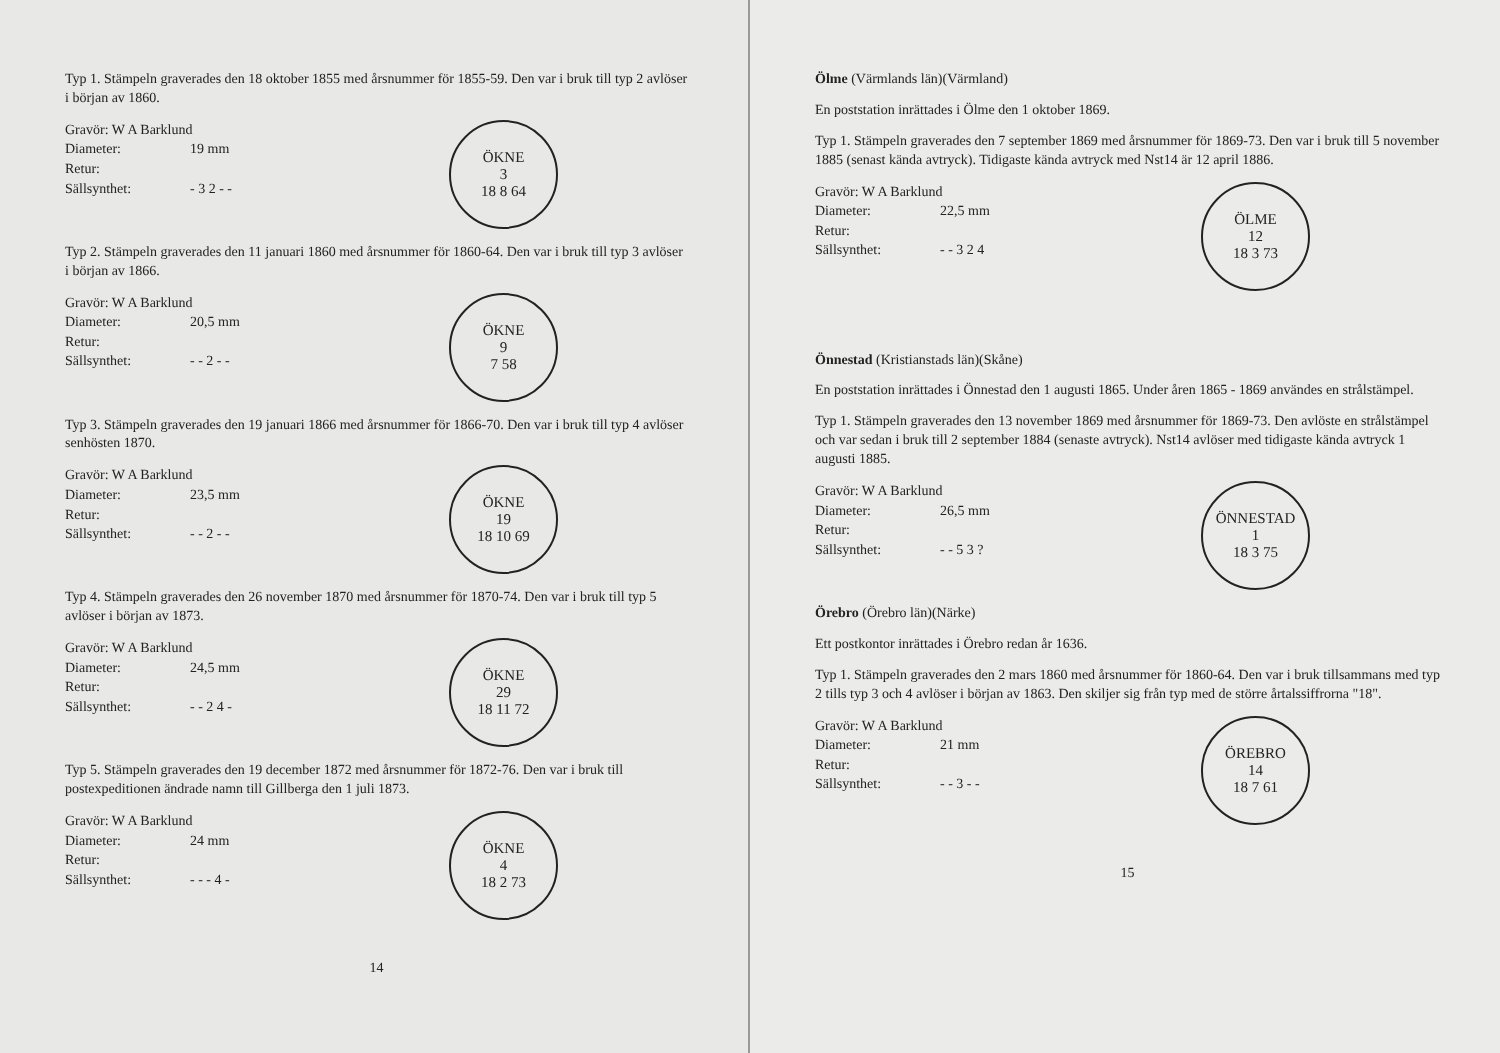Typ 1. Stämpeln graverades den 18 oktober 1855 med årsnummer för 1855-59. Den var i bruk till typ 2 avlöser i början av 1860.
Gravör: W A Barklund
Diameter: 19 mm
Retur:
Sällsynthet: - 3 2 - -
ÖKNE
3
18 8 64
Typ 2. Stämpeln graverades den 11 januari 1860 med årsnummer för 1860-64. Den var i bruk till typ 3 avlöser i början av 1866.
Gravör: W A Barklund
Diameter: 20,5 mm
Retur:
Sällsynthet: - - 2 - -
ÖKNE
9
7 58
Typ 3. Stämpeln graverades den 19 januari 1866 med årsnummer för 1866-70. Den var i bruk till typ 4 avlöser senhösten 1870.
Gravör: W A Barklund
Diameter: 23,5 mm
Retur:
Sällsynthet: - - 2 - -
ÖKNE
19
18 10 69
Typ 4. Stämpeln graverades den 26 november 1870 med årsnummer för 1870-74. Den var i bruk till typ 5 avlöser i början av 1873.
Gravör: W A Barklund
Diameter: 24,5 mm
Retur:
Sällsynthet: - - 2 4 -
ÖKNE
29
18 11 72
Typ 5. Stämpeln graverades den 19 december 1872 med årsnummer för 1872-76. Den var i bruk till postexpeditionen ändrade namn till Gillberga den 1 juli 1873.
Gravör: W A Barklund
Diameter: 24 mm
Retur:
Sällsynthet: - - - 4 -
ÖKNE
4
18 2 73
14
Ölme (Värmlands län)(Värmland)
En poststation inrättades i Ölme den 1 oktober 1869.
Typ 1. Stämpeln graverades den 7 september 1869 med årsnummer för 1869-73. Den var i bruk till 5 november 1885 (senast kända avtryck). Tidigaste kända avtryck med Nst14 är 12 april 1886.
Gravör: W A Barklund
Diameter: 22,5 mm
Retur:
Sällsynthet: - - 3 2 4
ÖLME
12
18 3 73
Önnestad (Kristianstads län)(Skåne)
En poststation inrättades i Önnestad den 1 augusti 1865. Under åren 1865 - 1869 användes en strålstämpel.
Typ 1. Stämpeln graverades den 13 november 1869 med årsnummer för 1869-73. Den avlöste en strålstämpel och var sedan i bruk till 2 september 1884 (senaste avtryck). Nst14 avlöser med tidigaste kända avtryck 1 augusti 1885.
Gravör: W A Barklund
Diameter: 26,5 mm
Retur:
Sällsynthet: - - 5 3 ?
ÖNNESTAD
1
18 3 75
Örebro (Örebro län)(Närke)
Ett postkontor inrättades i Örebro redan år 1636.
Typ 1. Stämpeln graverades den 2 mars 1860 med årsnummer för 1860-64. Den var i bruk tillsammans med typ 2 tills typ 3 och 4 avlöser i början av 1863. Den skiljer sig från typ med de större årtalssiffrorna "18".
Gravör: W A Barklund
Diameter: 21 mm
Retur:
Sällsynthet: - - 3 - -
ÖREBRO
14
18 7 61
15